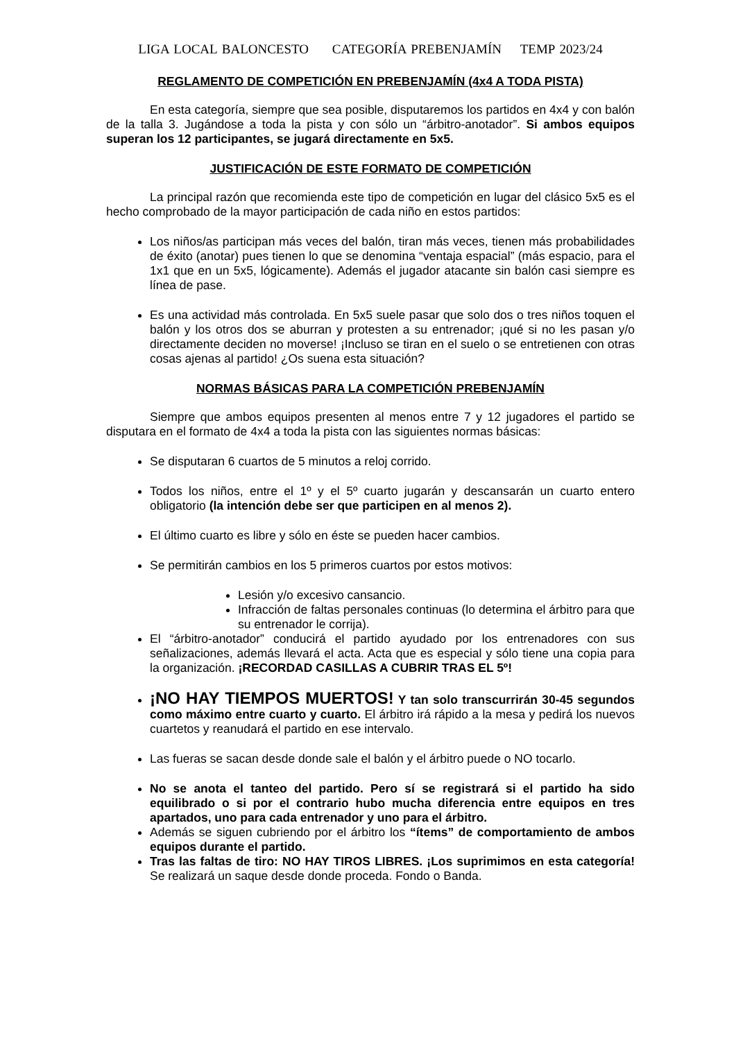LIGA LOCAL BALONCESTO CATEGORÍA PREBENJAMÍN TEMP 2023/24
REGLAMENTO DE COMPETICIÓN EN PREBENJAMÍN (4x4 A TODA PISTA)
En esta categoría, siempre que sea posible, disputaremos los partidos en 4x4 y con balón de la talla 3. Jugándose a toda la pista y con sólo un “árbitro-anotador”. Si ambos equipos superan los 12 participantes, se jugará directamente en 5x5.
JUSTIFICACIÓN DE ESTE FORMATO DE COMPETICIÓN
La principal razón que recomienda este tipo de competición en lugar del clásico 5x5 es el hecho comprobado de la mayor participación de cada niño en estos partidos:
Los niños/as participan más veces del balón, tiran más veces, tienen más probabilidades de éxito (anotar) pues tienen lo que se denomina “ventaja espacial” (más espacio, para el 1x1 que en un 5x5, lógicamente). Además el jugador atacante sin balón casi siempre es línea de pase.
Es una actividad más controlada. En 5x5 suele pasar que solo dos o tres niños toquen el balón y los otros dos se aburran y protesten a su entrenador; ¡qué si no les pasan y/o directamente deciden no moverse! ¡Incluso se tiran en el suelo o se entretienen con otras cosas ajenas al partido! ¿Os suena esta situación?
NORMAS BÁSICAS PARA LA COMPETICIÓN PREBENJAMÍN
Siempre que ambos equipos presenten al menos entre 7 y 12 jugadores el partido se disputara en el formato de 4x4 a toda la pista con las siguientes normas básicas:
Se disputaran 6 cuartos de 5 minutos a reloj corrido.
Todos los niños, entre el 1º y el 5º cuarto jugarán y descansarán un cuarto entero obligatorio (la intención debe ser que participen en al menos 2).
El último cuarto es libre y sólo en éste se pueden hacer cambios.
Se permitirán cambios en los 5 primeros cuartos por estos motivos:
Lesión y/o excesivo cansancio.
Infracción de faltas personales continuas (lo determina el árbitro para que su entrenador le corrija).
El “árbitro-anotador” conducirá el partido ayudado por los entrenadores con sus señalizaciones, además llevará el acta. Acta que es especial y sólo tiene una copia para la organización. ¡RECORDAD CASILLAS A CUBRIR TRAS EL 5º!
¡NO HAY TIEMPOS MUERTOS! Y tan solo transcurrirán 30-45 segundos como máximo entre cuarto y cuarto. El árbitro irá rápido a la mesa y pedirá los nuevos cuartetos y reanudará el partido en ese intervalo.
Las fueras se sacan desde donde sale el balón y el árbitro puede o NO tocarlo.
No se anota el tanteo del partido. Pero sí se registrará si el partido ha sido equilibrado o si por el contrario hubo mucha diferencia entre equipos en tres apartados, uno para cada entrenador y uno para el árbitro.
Además se siguen cubriendo por el árbitro los “ítems” de comportamiento de ambos equipos durante el partido.
Tras las faltas de tiro: NO HAY TIROS LIBRES. ¡Los suprimimos en esta categoría! Se realizará un saque desde donde proceda. Fondo o Banda.